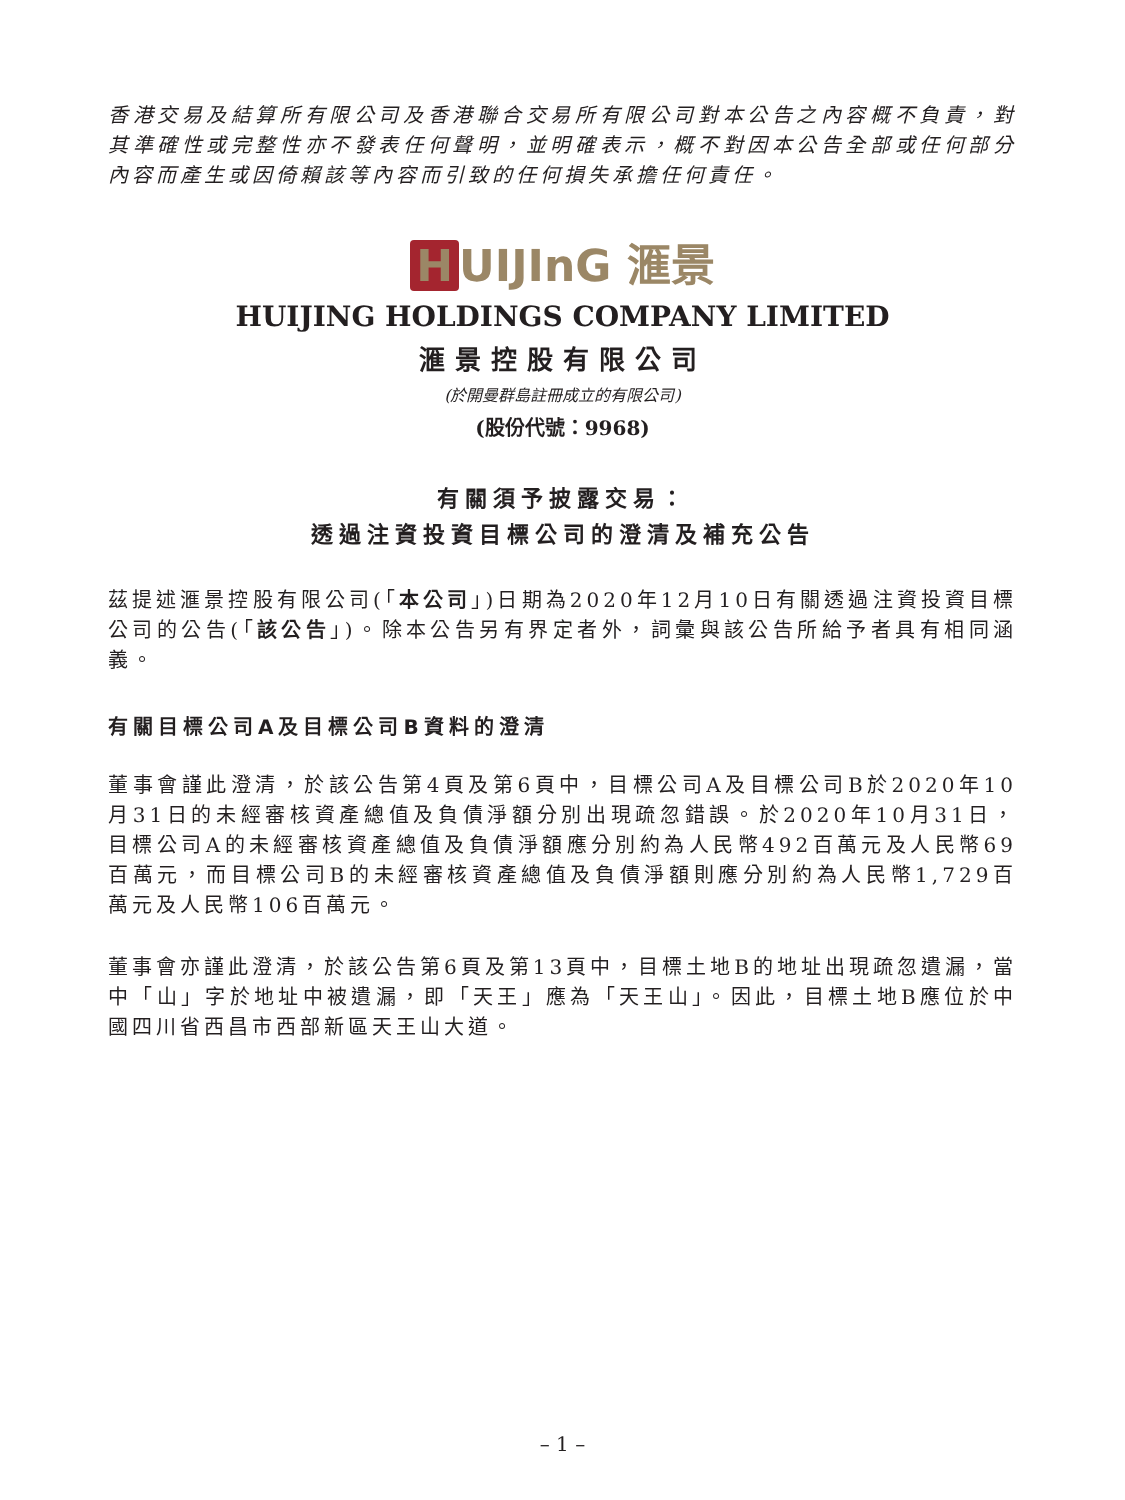香港交易及結算所有限公司及香港聯合交易所有限公司對本公告之內容概不負責，對其準確性或完整性亦不發表任何聲明，並明確表示，概不對因本公告全部或任何部分內容而產生或因倚賴該等內容而引致的任何損失承擔任何責任。
H UIJInG 滙景
HUIJING HOLDINGS COMPANY LIMITED
滙景控股有限公司
(於開曼群島註冊成立的有限公司)
(股份代號：9968)
有關須予披露交易：
透過注資投資目標公司的澄清及補充公告
茲提述滙景控股有限公司(「本公司」)日期為2020年12月10日有關透過注資投資目標公司的公告(「該公告」)。除本公告另有界定者外，詞彙與該公告所給予者具有相同涵義。
有關目標公司A及目標公司B資料的澄清
董事會謹此澄清，於該公告第4頁及第6頁中，目標公司A及目標公司B於2020年10月31日的未經審核資產總值及負債淨額分別出現疏忽錯誤。於2020年10月31日，目標公司A的未經審核資產總值及負債淨額應分別約為人民幣492百萬元及人民幣69百萬元，而目標公司B的未經審核資產總值及負債淨額則應分別約為人民幣1,729百萬元及人民幣106百萬元。
董事會亦謹此澄清，於該公告第6頁及第13頁中，目標土地B的地址出現疏忽遺漏，當中「山」字於地址中被遺漏，即「天王」應為「天王山」。因此，目標土地B應位於中國四川省西昌市西部新區天王山大道。
– 1 –